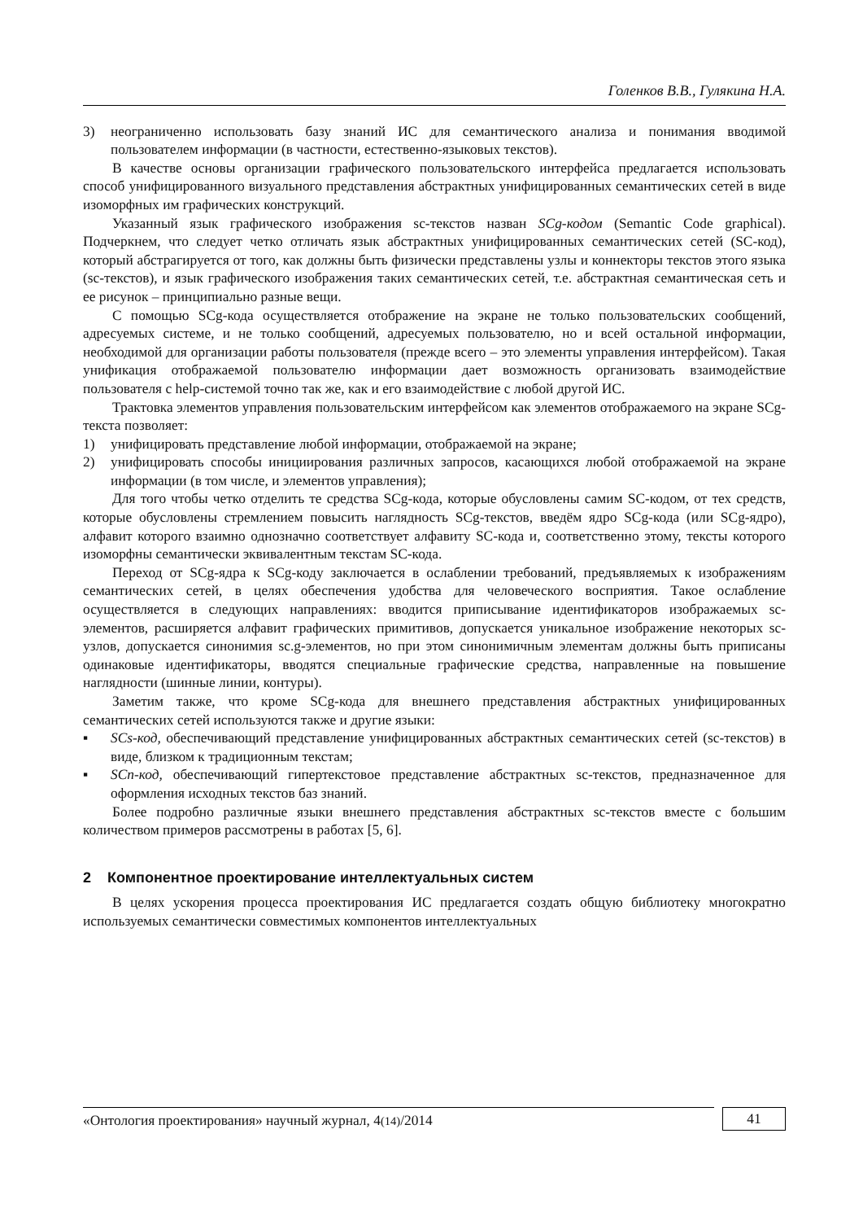Голенков В.В., Гулякина Н.А.
3) неограниченно использовать базу знаний ИС для семантического анализа и понимания вводимой пользователем информации (в частности, естественно-языковых текстов).
В качестве основы организации графического пользовательского интерфейса предлагается использовать способ унифицированного визуального представления абстрактных унифицированных семантических сетей в виде изоморфных им графических конструкций.
Указанный язык графического изображения sc-текстов назван SCg-кодом (Semantic Code graphical). Подчеркнем, что следует четко отличать язык абстрактных унифицированных семантических сетей (SC-код), который абстрагируется от того, как должны быть физически представлены узлы и коннекторы текстов этого языка (sc-текстов), и язык графического изображения таких семантических сетей, т.е. абстрактная семантическая сеть и ее рисунок – принципиально разные вещи.
С помощью SCg-кода осуществляется отображение на экране не только пользовательских сообщений, адресуемых системе, и не только сообщений, адресуемых пользователю, но и всей остальной информации, необходимой для организации работы пользователя (прежде всего – это элементы управления интерфейсом). Такая унификация отображаемой пользователю информации дает возможность организовать взаимодействие пользователя с help-системой точно так же, как и его взаимодействие с любой другой ИС.
Трактовка элементов управления пользовательским интерфейсом как элементов отображаемого на экране SCg-текста позволяет:
1) унифицировать представление любой информации, отображаемой на экране;
2) унифицировать способы инициирования различных запросов, касающихся любой отображаемой на экране информации (в том числе, и элементов управления);
Для того чтобы четко отделить те средства SCg-кода, которые обусловлены самим SC-кодом, от тех средств, которые обусловлены стремлением повысить наглядность SCg-текстов, введём ядро SCg-кода (или SCg-ядро), алфавит которого взаимно однозначно соответствует алфавиту SC-кода и, соответственно этому, тексты которого изоморфны семантически эквивалентным текстам SC-кода.
Переход от SCg-ядра к SCg-коду заключается в ослаблении требований, предъявляемых к изображениям семантических сетей, в целях обеспечения удобства для человеческого восприятия. Такое ослабление осуществляется в следующих направлениях: вводится приписывание идентификаторов изображаемых sc-элементов, расширяется алфавит графических примитивов, допускается уникальное изображение некоторых sc-узлов, допускается синонимия sc.g-элементов, но при этом синонимичным элементам должны быть приписаны одинаковые идентификаторы, вводятся специальные графические средства, направленные на повышение наглядности (шинные линии, контуры).
Заметим также, что кроме SCg-кода для внешнего представления абстрактных унифицированных семантических сетей используются также и другие языки:
▪ SCs-код, обеспечивающий представление унифицированных абстрактных семантических сетей (sc-текстов) в виде, близком к традиционным текстам;
▪ SCn-код, обеспечивающий гипертекстовое представление абстрактных sc-текстов, предназначенное для оформления исходных текстов баз знаний.
Более подробно различные языки внешнего представления абстрактных sc-текстов вместе с большим количеством примеров рассмотрены в работах [5, 6].
2 Компонентное проектирование интеллектуальных систем
В целях ускорения процесса проектирования ИС предлагается создать общую библиотеку многократно используемых семантически совместимых компонентов интеллектуальных
«Онтология проектирования» научный журнал, 4(14)/2014
41